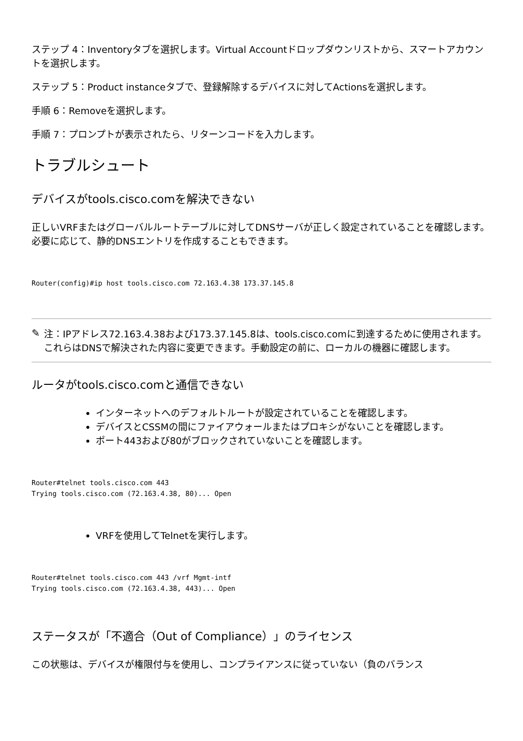ステップ 4：Inventoryタブを選択します。Virtual Accountドロップダウンリストから、スマートアカウントを選択します。
ステップ 5：Product instanceタブで、登録解除するデバイスに対してActionsを選択します。
手順 6：Removeを選択します。
手順 7：プロンプトが表示されたら、リターンコードを入力します。
トラブルシュート
デバイスがtools.cisco.comを解決できない
正しいVRFまたはグローバルルートテーブルに対してDNSサーバが正しく設定されていることを確認します。必要に応じて、静的DNSエントリを作成することもできます。
Router(config)#ip host tools.cisco.com 72.163.4.38 173.37.145.8
✎
注：IPアドレス72.163.4.38および173.37.145.8は、tools.cisco.comに到達するために使用されます。これらはDNSで解決された内容に変更できます。手動設定の前に、ローカルの機器に確認します。
ルータがtools.cisco.comと通信できない
インターネットへのデフォルトルートが設定されていることを確認します。
デバイスとCSSMの間にファイアウォールまたはプロキシがないことを確認します。
ポート443および80がブロックされていないことを確認します。
Router#telnet tools.cisco.com 443
Trying tools.cisco.com (72.163.4.38, 80)... Open
VRFを使用してTelnetを実行します。
Router#telnet tools.cisco.com 443 /vrf Mgmt-intf
Trying tools.cisco.com (72.163.4.38, 443)... Open
ステータスが「不適合（Out of Compliance）」のライセンス
この状態は、デバイスが権限付与を使用し、コンプライアンスに従っていない（負のバランス